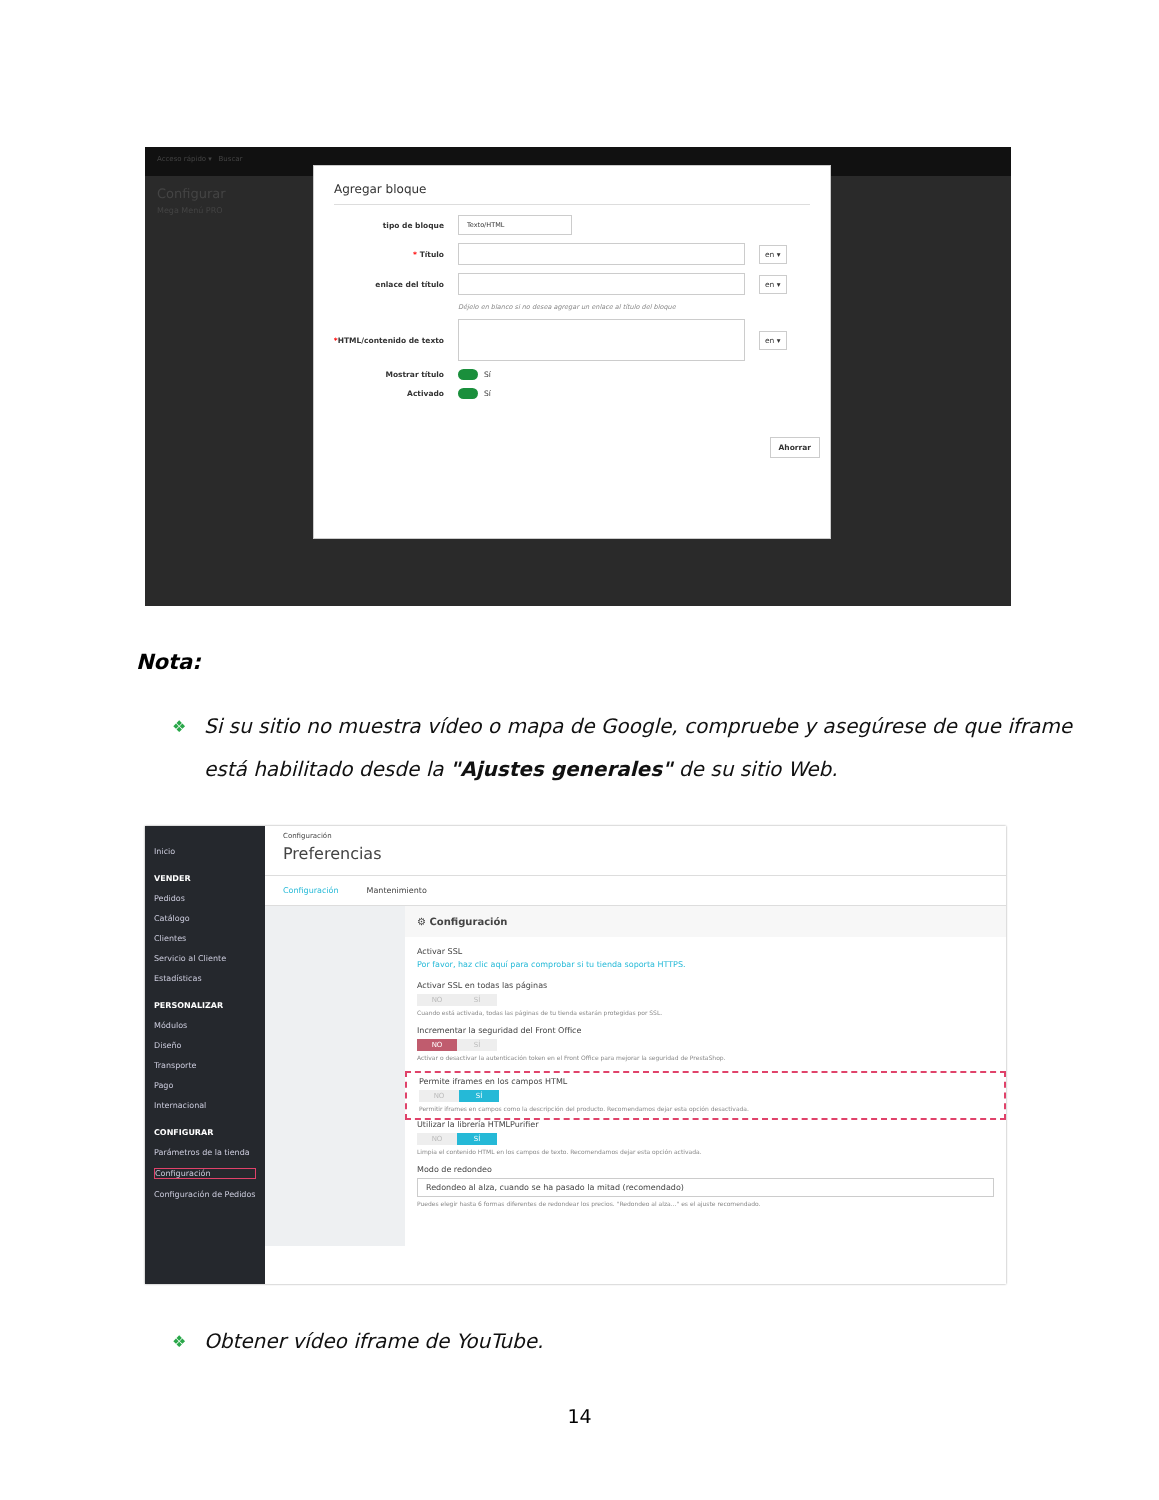Acceso rápido ▾ Buscar
Configurar
Mega Menú PRO
Agregar bloque
tipo de bloque Texto/HTML
* Título en ▾
enlace del título en ▾
Déjelo en blanco si no desea agregar un enlace al título del bloque
*HTML/contenido de texto en ▾
Mostrar título Sí
Activado Sí
Ahorrar
Nota:
❖
Si su sitio no muestra vídeo o mapa de Google, compruebe y asegúrese de que iframe
está habilitado desde la "Ajustes generales" de su sitio Web.
Inicio
VENDER
Pedidos
Catálogo
Clientes
Servicio al Cliente
Estadísticas
PERSONALIZAR
Módulos
Diseño
Transporte
Pago
Internacional
CONFIGURAR
Parámetros de la tienda
Configuración
Configuración de Pedidos
Configuración
Preferencias
Configuración Mantenimiento
⚙ Configuración
Activar SSL
Por favor, haz clic aquí para comprobar si tu tienda soporta HTTPS.
Activar SSL en todas las páginas
NO SÍ
Cuando está activada, todas las páginas de tu tienda estarán protegidas por SSL.
Incrementar la seguridad del Front Office
NO SÍ
Activar o desactivar la autenticación token en el Front Office para mejorar la seguridad de PrestaShop.
Permite iframes en los campos HTML
NO SÍ
Permitir iframes en campos como la descripción del producto. Recomendamos dejar esta opción desactivada.
Utilizar la librería HTMLPurifier
NO SÍ
Limpia el contenido HTML en los campos de texto. Recomendamos dejar esta opción activada.
Modo de redondeo
Redondeo al alza, cuando se ha pasado la mitad (recomendado)
Puedes elegir hasta 6 formas diferentes de redondear los precios. "Redondeo al alza..." es el ajuste recomendado.
❖
Obtener vídeo iframe de YouTube.
14